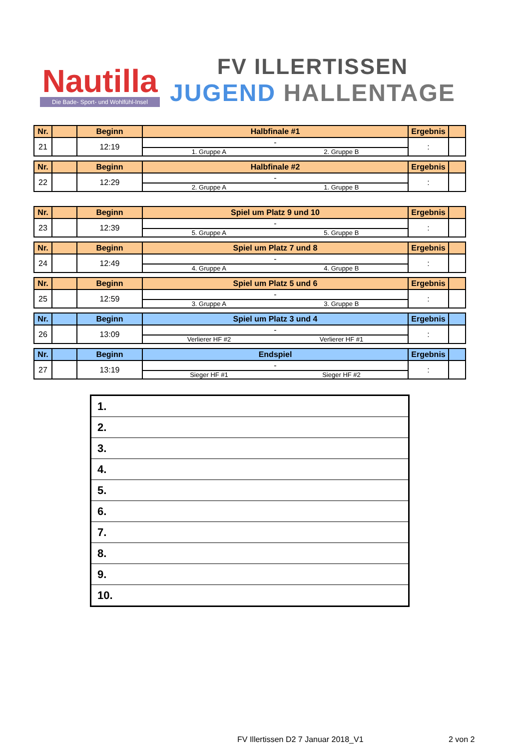Nautilla
Die Bade- Sport- und Wohlfühl-Insel
FV ILLERTISSEN
JUGEND HALLENTAGE
| Nr. | | Beginn | Halbfinale #1 | Ergebnis | |
| --- | --- | --- | --- | --- | --- |
| 21 | | 12:19 | - 1. Gruppe A 2. Gruppe B | : | |
| Nr. | | Beginn | Halbfinale #2 | Ergebnis | |
| --- | --- | --- | --- | --- | --- |
| 22 | | 12:29 | - 2. Gruppe A 1. Gruppe B | : | |
| Nr. | | Beginn | Spiel um Platz 9 und 10 | Ergebnis | |
| --- | --- | --- | --- | --- | --- |
| 23 | | 12:39 | - 5. Gruppe A 5. Gruppe B | : | |
| Nr. | | Beginn | Spiel um Platz 7 und 8 | Ergebnis | |
| --- | --- | --- | --- | --- | --- |
| 24 | | 12:49 | - 4. Gruppe A 4. Gruppe B | : | |
| Nr. | | Beginn | Spiel um Platz 5 und 6 | Ergebnis | |
| --- | --- | --- | --- | --- | --- |
| 25 | | 12:59 | - 3. Gruppe A 3. Gruppe B | : | |
| Nr. | | Beginn | Spiel um Platz 3 und 4 | Ergebnis | |
| --- | --- | --- | --- | --- | --- |
| 26 | | 13:09 | - Verlierer HF #2 Verlierer HF #1 | : | |
| Nr. | | Beginn | Endspiel | Ergebnis | |
| --- | --- | --- | --- | --- | --- |
| 27 | | 13:19 | - Sieger HF #1 Sieger HF #2 | : | |
| 1. |
| 2. |
| 3. |
| 4. |
| 5. |
| 6. |
| 7. |
| 8. |
| 9. |
| 10. |
FV Illertissen D2 7 Januar 2018_V1
2 von 2